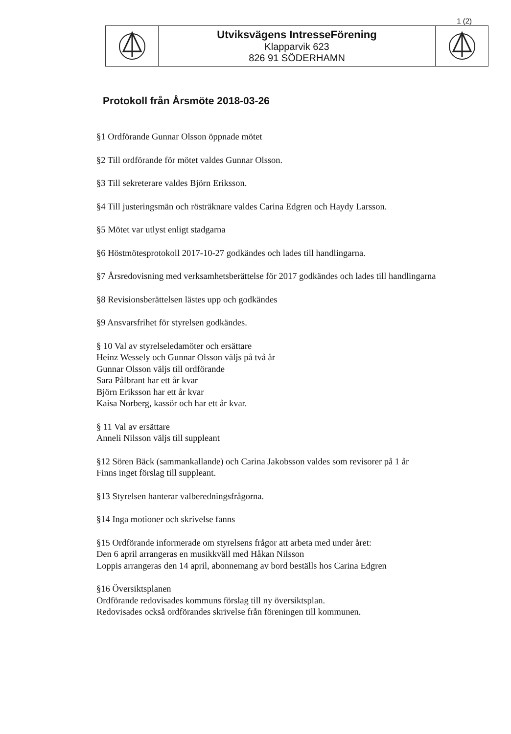1 (2)
| | Utviksvägens IntresseFörening Klapparvik 623 826 91 SÖDERHAMN | |
Protokoll från Årsmöte 2018-03-26
§1 Ordförande Gunnar Olsson öppnade mötet
§2 Till ordförande för mötet valdes Gunnar Olsson.
§3 Till sekreterare valdes Björn Eriksson.
§4 Till justeringsmän och rösträknare valdes Carina Edgren och Haydy Larsson.
§5 Mötet var utlyst enligt stadgarna
§6 Höstmötesprotokoll 2017-10-27 godkändes och lades till handlingarna.
§7 Årsredovisning med verksamhetsberättelse för 2017 godkändes och lades till handlingarna
§8 Revisionsberättelsen lästes upp och godkändes
§9 Ansvarsfrihet för styrelsen godkändes.
§ 10 Val av styrelseledamöter och ersättare
Heinz Wessely och Gunnar Olsson väljs på två år
Gunnar Olsson väljs till ordförande
Sara Pålbrant har ett år kvar
Björn Eriksson har ett år kvar
Kaisa Norberg, kassör och har ett år kvar.
§ 11 Val av ersättare
Anneli Nilsson väljs till suppleant
§12 Sören Bäck (sammankallande) och Carina Jakobsson valdes som revisorer på 1 år
Finns inget förslag till suppleant.
§13 Styrelsen hanterar valberedningsfrågorna.
§14 Inga motioner och skrivelse fanns
§15 Ordförande informerade om styrelsens frågor att arbeta med under året:
Den 6 april arrangeras en musikkväll med Håkan Nilsson
Loppis arrangeras den 14 april, abonnemang av bord beställs hos Carina Edgren
§16 Översiktsplanen
Ordförande redovisades kommuns förslag till ny översiktsplan.
Redovisades också ordförandes skrivelse från föreningen till kommunen.